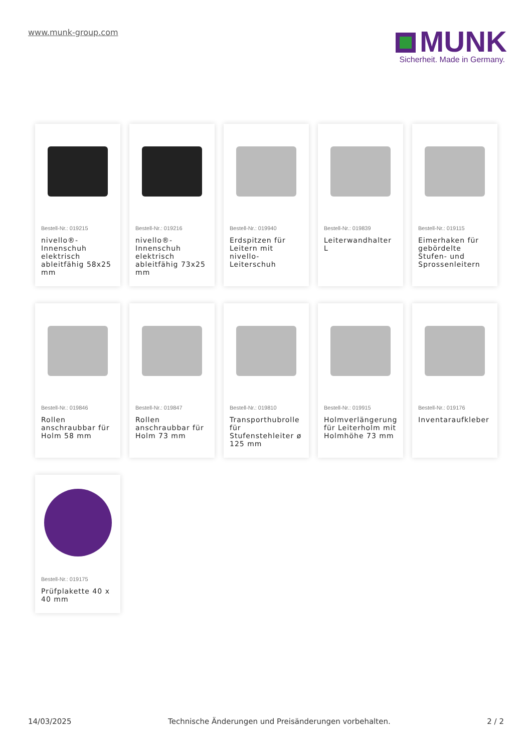www.munk-group.com
MUNK
Sicherheit. Made in Germany.
Bestell-Nr.: 019215
nivello®-Innenschuh elektrisch ableitfähig 58x25 mm
Bestell-Nr.: 019216
nivello®-Innenschuh elektrisch ableitfähig 73x25 mm
Bestell-Nr.: 019940
Erdspitzen für Leitern mit nivello-Leiterschuh
Bestell-Nr.: 019839
Leiterwandhalter L
Bestell-Nr.: 019115
Eimerhaken für gebördelte Stufen- und Sprossenleitern
Bestell-Nr.: 019846
Rollen anschraubbar für Holm 58 mm
Bestell-Nr.: 019847
Rollen anschraubbar für Holm 73 mm
Bestell-Nr.: 019810
Transporthubrolle für Stufenstehleiter ø 125 mm
Bestell-Nr.: 019915
Holmverlängerung für Leiterholm mit Holmhöhe 73 mm
Bestell-Nr.: 019176
Inventaraufkleber
Bestell-Nr.: 019175
Prüfplakette 40 x 40 mm
14/03/2025 Technische Änderungen und Preisänderungen vorbehalten. 2 / 2